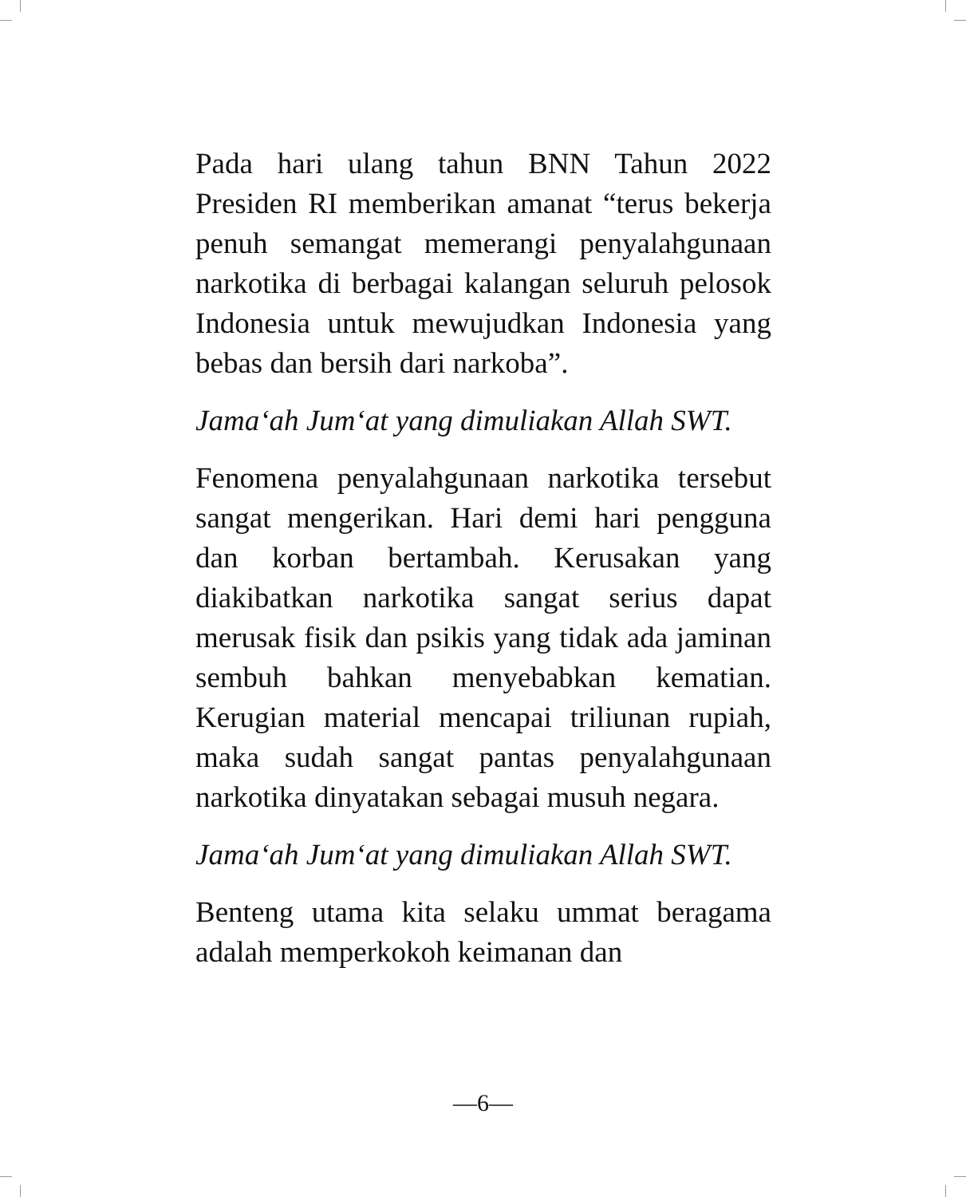Pada hari ulang tahun BNN Tahun 2022 Presiden RI memberikan amanat “terus bekerja penuh semangat memerangi penyalahgunaan narkotika di berbagai kalangan seluruh pelosok Indonesia untuk mewujudkan Indonesia yang bebas dan bersih dari narkoba”.
Jama‘ah Jum‘at yang dimuliakan Allah SWT.
Fenomena penyalahgunaan narkotika tersebut sangat mengerikan. Hari demi hari pengguna dan korban bertambah. Kerusakan yang diakibatkan narkotika sangat serius dapat merusak fisik dan psikis yang tidak ada jaminan sembuh bahkan menyebabkan kematian. Kerugian material mencapai triliunan rupiah, maka sudah sangat pantas penyalahgunaan narkotika dinyatakan sebagai musuh negara.
Jama‘ah Jum‘at yang dimuliakan Allah SWT.
Benteng utama kita selaku ummat beragama adalah memperkokoh keimanan dan
—6—